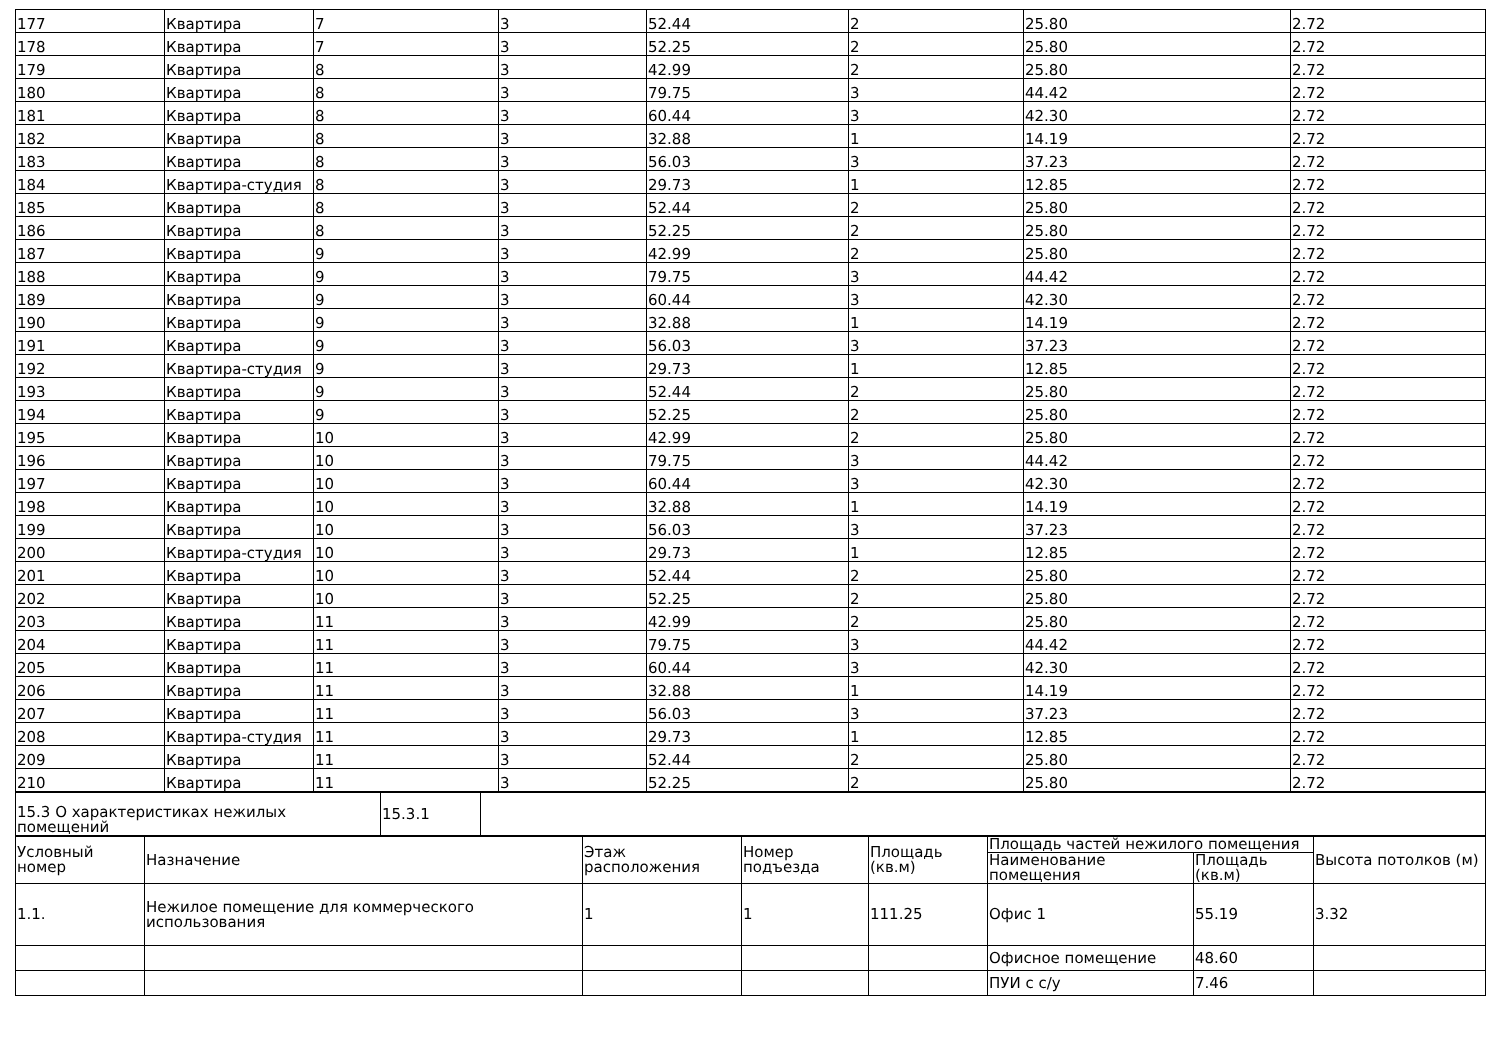| 177 | Квартира | 7 | 3 | 52.44 | 2 | 25.80 | 2.72 |
| 178 | Квартира | 7 | 3 | 52.25 | 2 | 25.80 | 2.72 |
| 179 | Квартира | 8 | 3 | 42.99 | 2 | 25.80 | 2.72 |
| 180 | Квартира | 8 | 3 | 79.75 | 3 | 44.42 | 2.72 |
| 181 | Квартира | 8 | 3 | 60.44 | 3 | 42.30 | 2.72 |
| 182 | Квартира | 8 | 3 | 32.88 | 1 | 14.19 | 2.72 |
| 183 | Квартира | 8 | 3 | 56.03 | 3 | 37.23 | 2.72 |
| 184 | Квартира-студия | 8 | 3 | 29.73 | 1 | 12.85 | 2.72 |
| 185 | Квартира | 8 | 3 | 52.44 | 2 | 25.80 | 2.72 |
| 186 | Квартира | 8 | 3 | 52.25 | 2 | 25.80 | 2.72 |
| 187 | Квартира | 9 | 3 | 42.99 | 2 | 25.80 | 2.72 |
| 188 | Квартира | 9 | 3 | 79.75 | 3 | 44.42 | 2.72 |
| 189 | Квартира | 9 | 3 | 60.44 | 3 | 42.30 | 2.72 |
| 190 | Квартира | 9 | 3 | 32.88 | 1 | 14.19 | 2.72 |
| 191 | Квартира | 9 | 3 | 56.03 | 3 | 37.23 | 2.72 |
| 192 | Квартира-студия | 9 | 3 | 29.73 | 1 | 12.85 | 2.72 |
| 193 | Квартира | 9 | 3 | 52.44 | 2 | 25.80 | 2.72 |
| 194 | Квартира | 9 | 3 | 52.25 | 2 | 25.80 | 2.72 |
| 195 | Квартира | 10 | 3 | 42.99 | 2 | 25.80 | 2.72 |
| 196 | Квартира | 10 | 3 | 79.75 | 3 | 44.42 | 2.72 |
| 197 | Квартира | 10 | 3 | 60.44 | 3 | 42.30 | 2.72 |
| 198 | Квартира | 10 | 3 | 32.88 | 1 | 14.19 | 2.72 |
| 199 | Квартира | 10 | 3 | 56.03 | 3 | 37.23 | 2.72 |
| 200 | Квартира-студия | 10 | 3 | 29.73 | 1 | 12.85 | 2.72 |
| 201 | Квартира | 10 | 3 | 52.44 | 2 | 25.80 | 2.72 |
| 202 | Квартира | 10 | 3 | 52.25 | 2 | 25.80 | 2.72 |
| 203 | Квартира | 11 | 3 | 42.99 | 2 | 25.80 | 2.72 |
| 204 | Квартира | 11 | 3 | 79.75 | 3 | 44.42 | 2.72 |
| 205 | Квартира | 11 | 3 | 60.44 | 3 | 42.30 | 2.72 |
| 206 | Квартира | 11 | 3 | 32.88 | 1 | 14.19 | 2.72 |
| 207 | Квартира | 11 | 3 | 56.03 | 3 | 37.23 | 2.72 |
| 208 | Квартира-студия | 11 | 3 | 29.73 | 1 | 12.85 | 2.72 |
| 209 | Квартира | 11 | 3 | 52.44 | 2 | 25.80 | 2.72 |
| 210 | Квартира | 11 | 3 | 52.25 | 2 | 25.80 | 2.72 |
| 15.3 О характеристиках нежилых помещений | 15.3.1 | |
| Условный номер | Назначение | Этаж расположения | Номер подъезда | Площадь (кв.м) | Площадь частей нежилого помещения | | Высота потолков (м) |
| --- | --- | --- | --- | --- | --- | --- | --- |
| | | | | | Наименование помещения | Площадь (кв.м) | |
| 1.1. | Нежилое помещение для коммерческого использования | 1 | 1 | 111.25 | Офис 1 | 55.19 | 3.32 |
| | | | | | Офисное помещение | 48.60 | |
| | | | | | ПУИ с с/у | 7.46 | |